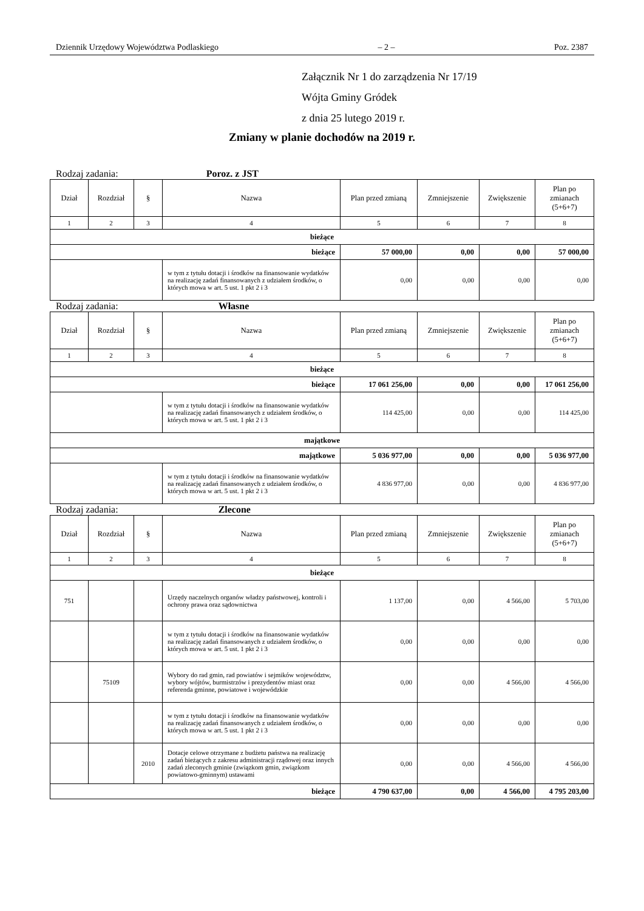Dziennik Urzędowy Województwa Podlaskiego – 2 – Poz. 2387
Załącznik Nr 1 do zarządzenia Nr 17/19
Wójta Gminy Gródek
z dnia 25 lutego 2019 r.
Zmiany w planie dochodów na 2019 r.
Rodzaj zadania: Poroz. z JST
| Dział | Rozdział | § | Nazwa | Plan przed zmianą | Zmniejszenie | Zwiększenie | Plan po zmianach (5+6+7) |
| --- | --- | --- | --- | --- | --- | --- | --- |
| 1 | 2 | 3 | 4 | 5 | 6 | 7 | 8 |
| bieżące | | | | | | | |
| bieżące | | | | 57 000,00 | 0,00 | 0,00 | 57 000,00 |
| | | | w tym z tytułu dotacji i środków na finansowanie wydatków na realizację zadań finansowanych z udziałem środków, o których mowa w art. 5 ust. 1 pkt 2 i 3 | 0,00 | 0,00 | 0,00 | 0,00 |
Rodzaj zadania: Własne
| Dział | Rozdział | § | Nazwa | Plan przed zmianą | Zmniejszenie | Zwiększenie | Plan po zmianach (5+6+7) |
| --- | --- | --- | --- | --- | --- | --- | --- |
| 1 | 2 | 3 | 4 | 5 | 6 | 7 | 8 |
| bieżące | | | | | | | |
| bieżące | | | | 17 061 256,00 | 0,00 | 0,00 | 17 061 256,00 |
| | | | w tym z tytułu dotacji i środków na finansowanie wydatków na realizację zadań finansowanych z udziałem środków, o których mowa w art. 5 ust. 1 pkt 2 i 3 | 114 425,00 | 0,00 | 0,00 | 114 425,00 |
| majątkowe | | | | | | | |
| majątkowe | | | | 5 036 977,00 | 0,00 | 0,00 | 5 036 977,00 |
| | | | w tym z tytułu dotacji i środków na finansowanie wydatków na realizację zadań finansowanych z udziałem środków, o których mowa w art. 5 ust. 1 pkt 2 i 3 | 4 836 977,00 | 0,00 | 0,00 | 4 836 977,00 |
Rodzaj zadania: Zlecone
| Dział | Rozdział | § | Nazwa | Plan przed zmianą | Zmniejszenie | Zwiększenie | Plan po zmianach (5+6+7) |
| --- | --- | --- | --- | --- | --- | --- | --- |
| 1 | 2 | 3 | 4 | 5 | 6 | 7 | 8 |
| bieżące | | | | | | | |
| 751 | | | Urzędy naczelnych organów władzy państwowej, kontroli i ochrony prawa oraz sądownictwa | 1 137,00 | 0,00 | 4 566,00 | 5 703,00 |
| | | | w tym z tytułu dotacji i środków na finansowanie wydatków na realizację zadań finansowanych z udziałem środków, o których mowa w art. 5 ust. 1 pkt 2 i 3 | 0,00 | 0,00 | 0,00 | 0,00 |
| | 75109 | | Wybory do rad gmin, rad powiatów i sejmików województw, wybory wójtów, burmistrzów i prezydentów miast oraz referenda gminne, powiatowe i wojewódzkie | 0,00 | 0,00 | 4 566,00 | 4 566,00 |
| | | | w tym z tytułu dotacji i środków na finansowanie wydatków na realizację zadań finansowanych z udziałem środków, o których mowa w art. 5 ust. 1 pkt 2 i 3 | 0,00 | 0,00 | 0,00 | 0,00 |
| | | 2010 | Dotacje celowe otrzymane z budżetu państwa na realizację zadań bieżących z zakresu administracji rządowej oraz innych zadań zleconych gminie (związkom gmin, związkom powiatowo-gminnym) ustawami | 0,00 | 0,00 | 4 566,00 | 4 566,00 |
| bieżące | | | | 4 790 637,00 | 0,00 | 4 566,00 | 4 795 203,00 |